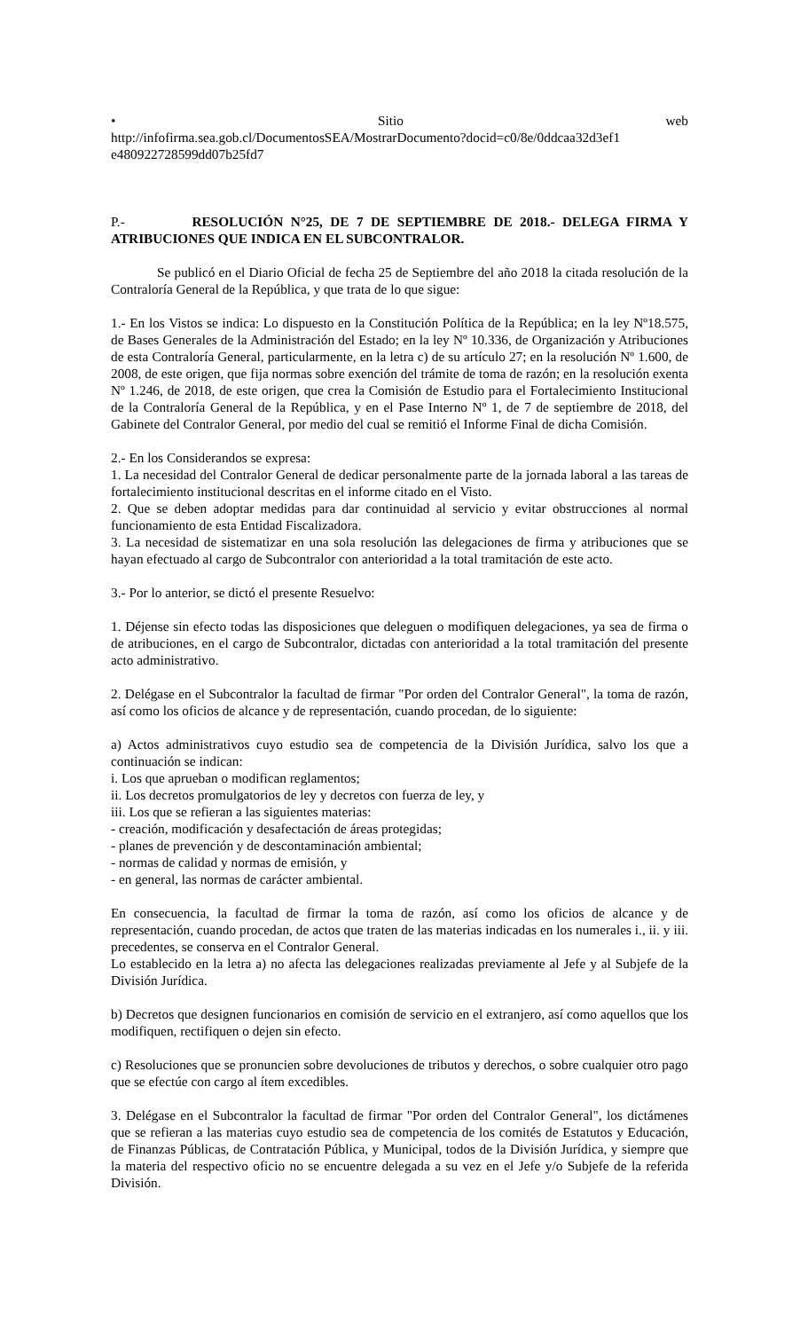• Sitio web
http://infofirma.sea.gob.cl/DocumentosSEA/MostrarDocumento?docid=c0/8e/0ddcaa32d3ef1
e480922728599dd07b25fd7
P.- RESOLUCIÓN N°25, DE 7 DE SEPTIEMBRE DE 2018.- DELEGA FIRMA Y ATRIBUCIONES QUE INDICA EN EL SUBCONTRALOR.
Se publicó en el Diario Oficial de fecha 25 de Septiembre del año 2018 la citada resolución de la Contraloría General de la República, y que trata de lo que sigue:
1.- En los Vistos se indica: Lo dispuesto en la Constitución Política de la República; en la ley Nº18.575, de Bases Generales de la Administración del Estado; en la ley Nº 10.336, de Organización y Atribuciones de esta Contraloría General, particularmente, en la letra c) de su artículo 27; en la resolución Nº 1.600, de 2008, de este origen, que fija normas sobre exención del trámite de toma de razón; en la resolución exenta Nº 1.246, de 2018, de este origen, que crea la Comisión de Estudio para el Fortalecimiento Institucional de la Contraloría General de la República, y en el Pase Interno Nº 1, de 7 de septiembre de 2018, del Gabinete del Contralor General, por medio del cual se remitió el Informe Final de dicha Comisión.
2.- En los Considerandos se expresa:
1. La necesidad del Contralor General de dedicar personalmente parte de la jornada laboral a las tareas de fortalecimiento institucional descritas en el informe citado en el Visto.
2. Que se deben adoptar medidas para dar continuidad al servicio y evitar obstrucciones al normal funcionamiento de esta Entidad Fiscalizadora.
3. La necesidad de sistematizar en una sola resolución las delegaciones de firma y atribuciones que se hayan efectuado al cargo de Subcontralor con anterioridad a la total tramitación de este acto.
3.- Por lo anterior, se dictó el presente Resuelvo:
1. Déjense sin efecto todas las disposiciones que deleguen o modifiquen delegaciones, ya sea de firma o de atribuciones, en el cargo de Subcontralor, dictadas con anterioridad a la total tramitación del presente acto administrativo.
2. Delégase en el Subcontralor la facultad de firmar "Por orden del Contralor General", la toma de razón, así como los oficios de alcance y de representación, cuando procedan, de lo siguiente:
a) Actos administrativos cuyo estudio sea de competencia de la División Jurídica, salvo los que a continuación se indican:
i. Los que aprueban o modifican reglamentos;
ii. Los decretos promulgatorios de ley y decretos con fuerza de ley, y
iii. Los que se refieran a las siguientes materias:
- creación, modificación y desafectación de áreas protegidas;
- planes de prevención y de descontaminación ambiental;
- normas de calidad y normas de emisión, y
- en general, las normas de carácter ambiental.
En consecuencia, la facultad de firmar la toma de razón, así como los oficios de alcance y de representación, cuando procedan, de actos que traten de las materias indicadas en los numerales i., ii. y iii. precedentes, se conserva en el Contralor General.
Lo establecido en la letra a) no afecta las delegaciones realizadas previamente al Jefe y al Subjefe de la División Jurídica.
b) Decretos que designen funcionarios en comisión de servicio en el extranjero, así como aquellos que los modifiquen, rectifiquen o dejen sin efecto.
c) Resoluciones que se pronuncien sobre devoluciones de tributos y derechos, o sobre cualquier otro pago que se efectúe con cargo al ítem excedibles.
3. Delégase en el Subcontralor la facultad de firmar "Por orden del Contralor General", los dictámenes que se refieran a las materias cuyo estudio sea de competencia de los comités de Estatutos y Educación, de Finanzas Públicas, de Contratación Pública, y Municipal, todos de la División Jurídica, y siempre que la materia del respectivo oficio no se encuentre delegada a su vez en el Jefe y/o Subjefe de la referida División.